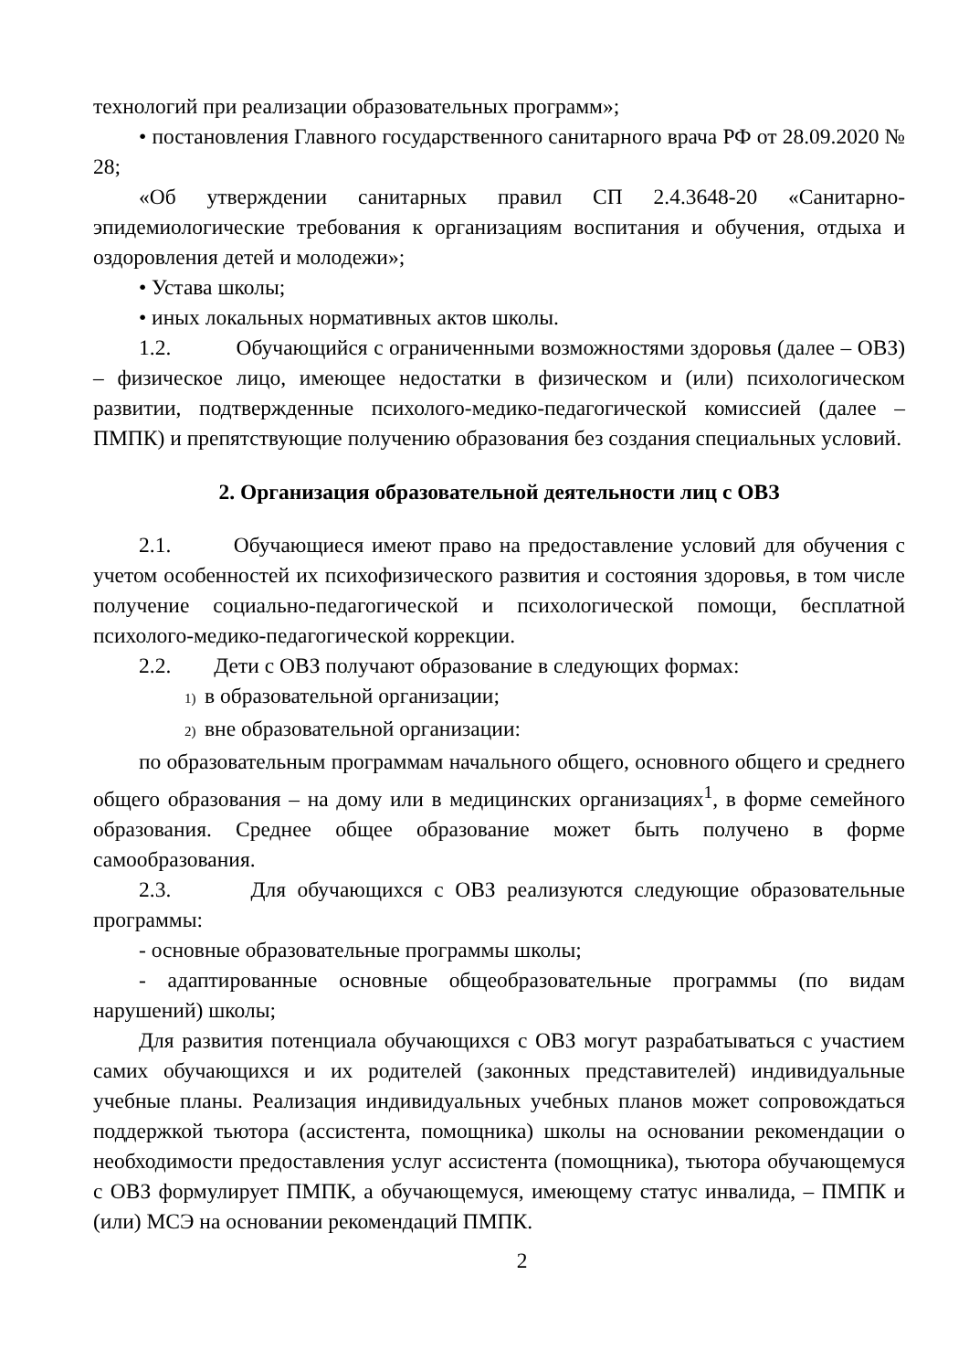технологий при реализации образовательных программ»;
• постановления Главного государственного санитарного врача РФ от 28.09.2020 № 28;
«Об утверждении санитарных правил СП 2.4.3648-20 «Санитарно-эпидемиологические требования к организациям воспитания и обучения, отдыха и оздоровления детей и молодежи»;
• Устава школы;
• иных локальных нормативных актов школы.
1.2. Обучающийся с ограниченными возможностями здоровья (далее – ОВЗ) – физическое лицо, имеющее недостатки в физическом и (или) психологическом развитии, подтвержденные психолого-медико-педагогической комиссией (далее – ПМПК) и препятствующие получению образования без создания специальных условий.
2. Организация образовательной деятельности лиц с ОВЗ
2.1. Обучающиеся имеют право на предоставление условий для обучения с учетом особенностей их психофизического развития и состояния здоровья, в том числе получение социально-педагогической и психологической помощи, бесплатной психолого-медико-педагогической коррекции.
2.2. Дети с ОВЗ получают образование в следующих формах:
1) в образовательной организации;
2) вне образовательной организации:
по образовательным программам начального общего, основного общего и среднего общего образования – на дому или в медицинских организациях<sup>1</sup>, в форме семейного образования. Среднее общее образование может быть получено в форме самообразования.
2.3. Для обучающихся с ОВЗ реализуются следующие образовательные программы:
- основные образовательные программы школы;
- адаптированные основные общеобразовательные программы (по видам нарушений) школы;
Для развития потенциала обучающихся с ОВЗ могут разрабатываться с участием самих обучающихся и их родителей (законных представителей) индивидуальные учебные планы. Реализация индивидуальных учебных планов может сопровождаться поддержкой тьютора (ассистента, помощника) школы на основании рекомендации о необходимости предоставления услуг ассистента (помощника), тьютора обучающемуся с ОВЗ формулирует ПМПК, а обучающемуся, имеющему статус инвалида, – ПМПК и (или) МСЭ на основании рекомендаций ПМПК.
2